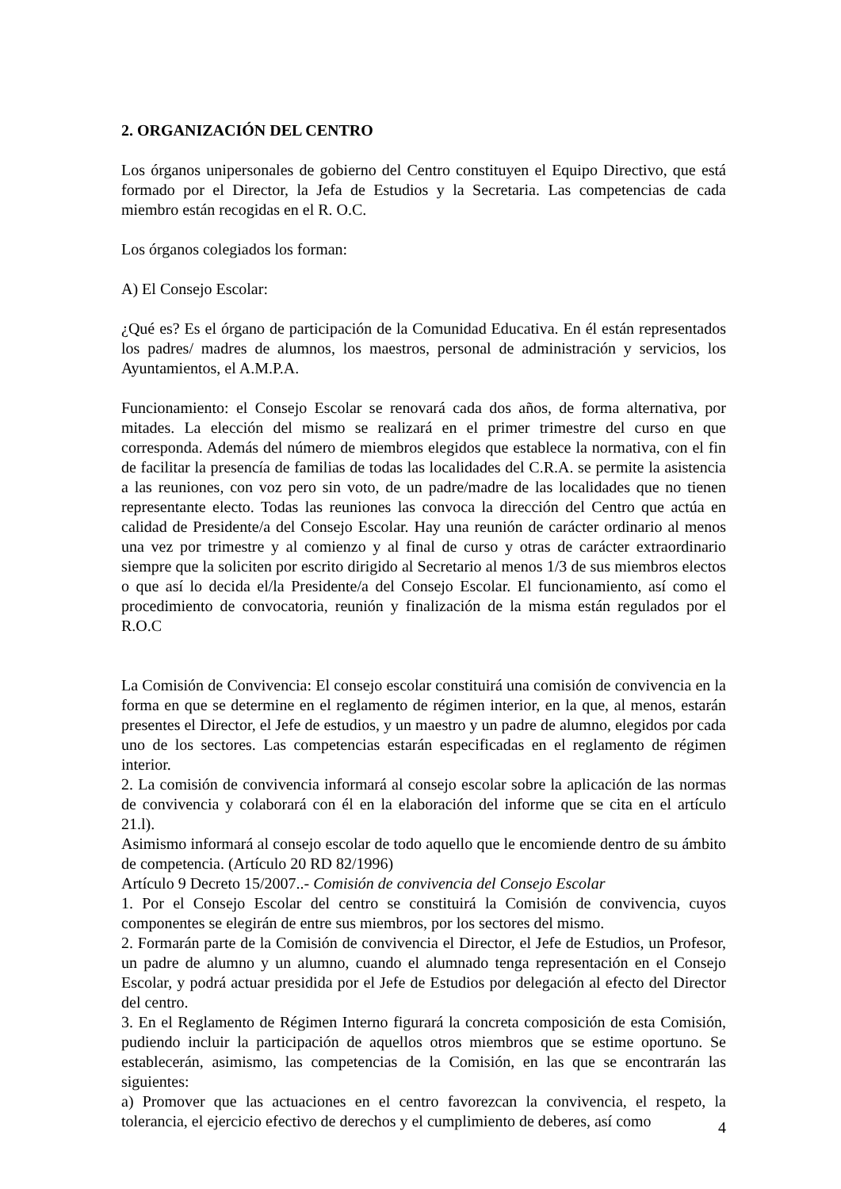2. ORGANIZACIÓN DEL CENTRO
Los órganos unipersonales de gobierno del Centro constituyen el Equipo Directivo, que está formado por el Director, la Jefa de Estudios y la Secretaria. Las competencias de cada miembro están recogidas en el R. O.C.
Los órganos colegiados los forman:
A) El Consejo Escolar:
¿Qué es? Es el órgano de participación de la Comunidad Educativa. En él están representados los padres/ madres de alumnos, los maestros, personal de administración y servicios, los Ayuntamientos, el A.M.P.A.
Funcionamiento: el Consejo Escolar se renovará cada dos años, de forma alternativa, por mitades. La elección del mismo se realizará en el primer trimestre del curso en que corresponda. Además del número de miembros elegidos que establece la normativa, con el fin de facilitar la presencía de familias de todas las localidades del C.R.A. se permite la asistencia a las reuniones, con voz pero sin voto, de un padre/madre de las localidades que no tienen representante electo. Todas las reuniones las convoca la dirección del Centro que actúa en calidad de Presidente/a del Consejo Escolar. Hay una reunión de carácter ordinario al menos una vez por trimestre y al comienzo y al final de curso y otras de carácter extraordinario siempre que la soliciten por escrito dirigido al Secretario al menos 1/3 de sus miembros electos o que así lo decida el/la Presidente/a del Consejo Escolar. El funcionamiento, así como el procedimiento de convocatoria, reunión y finalización de la misma están regulados por el R.O.C
La Comisión de Convivencia: El consejo escolar constituirá una comisión de convivencia en la forma en que se determine en el reglamento de régimen interior, en la que, al menos, estarán presentes el Director, el Jefe de estudios, y un maestro y un padre de alumno, elegidos por cada uno de los sectores. Las competencias estarán especificadas en el reglamento de régimen interior.
2. La comisión de convivencia informará al consejo escolar sobre la aplicación de las normas de convivencia y colaborará con él en la elaboración del informe que se cita en el artículo 21.l).
Asimismo informará al consejo escolar de todo aquello que le encomiende dentro de su ámbito de competencia. (Artículo 20 RD 82/1996)
Artículo 9 Decreto 15/2007..- Comisión de convivencia del Consejo Escolar
1. Por el Consejo Escolar del centro se constituirá la Comisión de convivencia, cuyos componentes se elegirán de entre sus miembros, por los sectores del mismo.
2. Formarán parte de la Comisión de convivencia el Director, el Jefe de Estudios, un Profesor, un padre de alumno y un alumno, cuando el alumnado tenga representación en el Consejo Escolar, y podrá actuar presidida por el Jefe de Estudios por delegación al efecto del Director del centro.
3. En el Reglamento de Régimen Interno figurará la concreta composición de esta Comisión, pudiendo incluir la participación de aquellos otros miembros que se estime oportuno. Se establecerán, asimismo, las competencias de la Comisión, en las que se encontrarán las siguientes:
a) Promover que las actuaciones en el centro favorezcan la convivencia, el respeto, la tolerancia, el ejercicio efectivo de derechos y el cumplimiento de deberes, así como
4